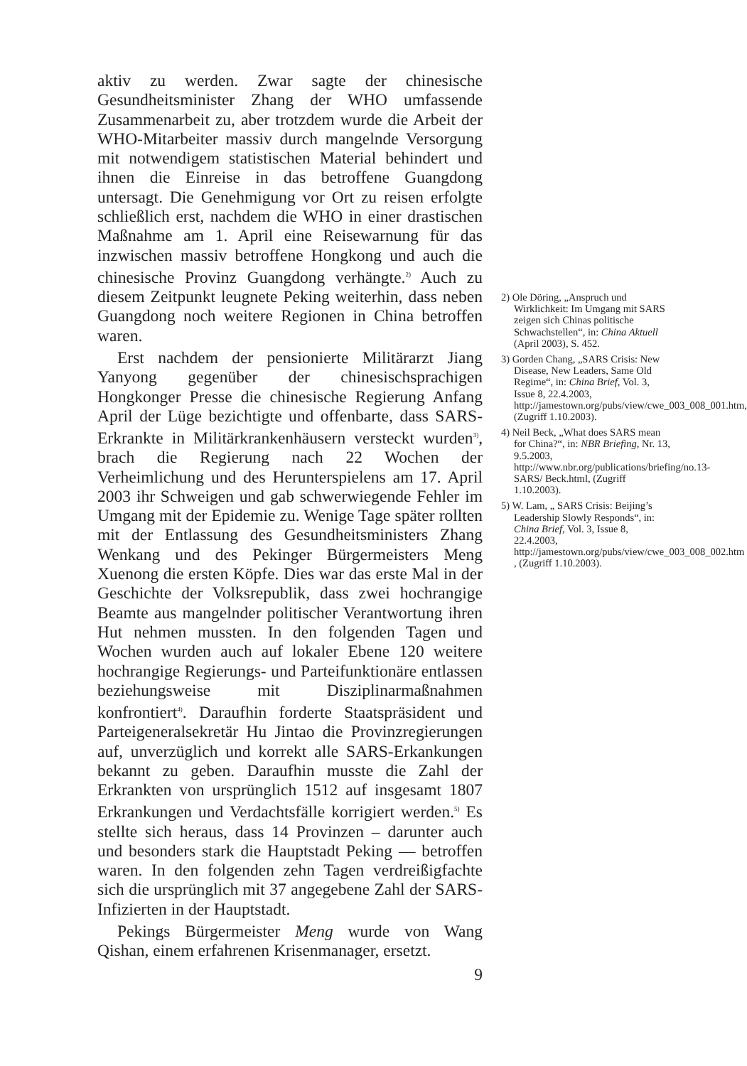aktiv zu werden. Zwar sagte der chinesische Gesundheitsminister Zhang der WHO umfassende Zusammenarbeit zu, aber trotzdem wurde die Arbeit der WHO-Mitarbeiter massiv durch mangelnde Versorgung mit notwendigem statistischen Material behindert und ihnen die Einreise in das betroffene Guangdong untersagt. Die Genehmigung vor Ort zu reisen erfolgte schließlich erst, nachdem die WHO in einer drastischen Maßnahme am 1. April eine Reisewarnung für das inzwischen massiv betroffene Hongkong und auch die chinesische Provinz Guangdong verhängte.<sup>2)</sup> Auch zu diesem Zeitpunkt leugnete Peking weiterhin, dass neben Guangdong noch weitere Regionen in China betroffen waren.
Erst nachdem der pensionierte Militärarzt Jiang Yanyong gegenüber der chinesischsprachigen Hongkonger Presse die chinesische Regierung Anfang April der Lüge bezichtigte und offenbarte, dass SARS-Erkrankte in Militärkrankenhäusern versteckt wurden<sup>3)</sup>, brach die Regierung nach 22 Wochen der Verheimlichung und des Herunterspielens am 17. April 2003 ihr Schweigen und gab schwerwiegende Fehler im Umgang mit der Epidemie zu. Wenige Tage später rollten mit der Entlassung des Gesundheitsministers Zhang Wenkang und des Pekinger Bürgermeisters Meng Xuenong die ersten Köpfe. Dies war das erste Mal in der Geschichte der Volksrepublik, dass zwei hochrangige Beamte aus mangelnder politischer Verantwortung ihren Hut nehmen mussten. In den folgenden Tagen und Wochen wurden auch auf lokaler Ebene 120 weitere hochrangige Regierungs- und Parteifunktionäre entlassen beziehungsweise mit Disziplinarmaßnahmen konfrontiert<sup>4)</sup>. Daraufhin forderte Staatspräsident und Parteigeneralsekretär Hu Jintao die Provinzregierungen auf, unverzüglich und korrekt alle SARS-Erkankungen bekannt zu geben. Daraufhin musste die Zahl der Erkrankten von ursprünglich 1512 auf insgesamt 1807 Erkrankungen und Verdachtsfälle korrigiert werden.<sup>5)</sup> Es stellte sich heraus, dass 14 Provinzen – darunter auch und besonders stark die Hauptstadt Peking — betroffen waren. In den folgenden zehn Tagen verdreißigfachte sich die ursprünglich mit 37 angegebene Zahl der SARS-Infizierten in der Hauptstadt.
Pekings Bürgermeister Meng wurde von Wang Qishan, einem erfahrenen Krisenmanager, ersetzt.
9
2) Ole Döring, „Anspruch und Wirklichkeit: Im Umgang mit SARS zeigen sich Chinas politische Schwachstellen“, in: China Aktuell (April 2003), S. 452.
3) Gorden Chang, „SARS Crisis: New Disease, New Leaders, Same Old Regime“, in: China Brief, Vol. 3, Issue 8, 22.4.2003, http://jamestown.org/pubs/view/cwe_003_008_001.htm, (Zugriff 1.10.2003).
4) Neil Beck, „What does SARS mean for China?“, in: NBR Briefing, Nr. 13, 9.5.2003, http://www.nbr.org/publications/briefing/no.13-SARS/ Beck.html, (Zugriff 1.10.2003).
5) W. Lam, „ SARS Crisis: Beijing’s Leadership Slowly Responds“, in: China Brief, Vol. 3, Issue 8, 22.4.2003, http://jamestown.org/pubs/view/cwe_003_008_002.htm , (Zugriff 1.10.2003).